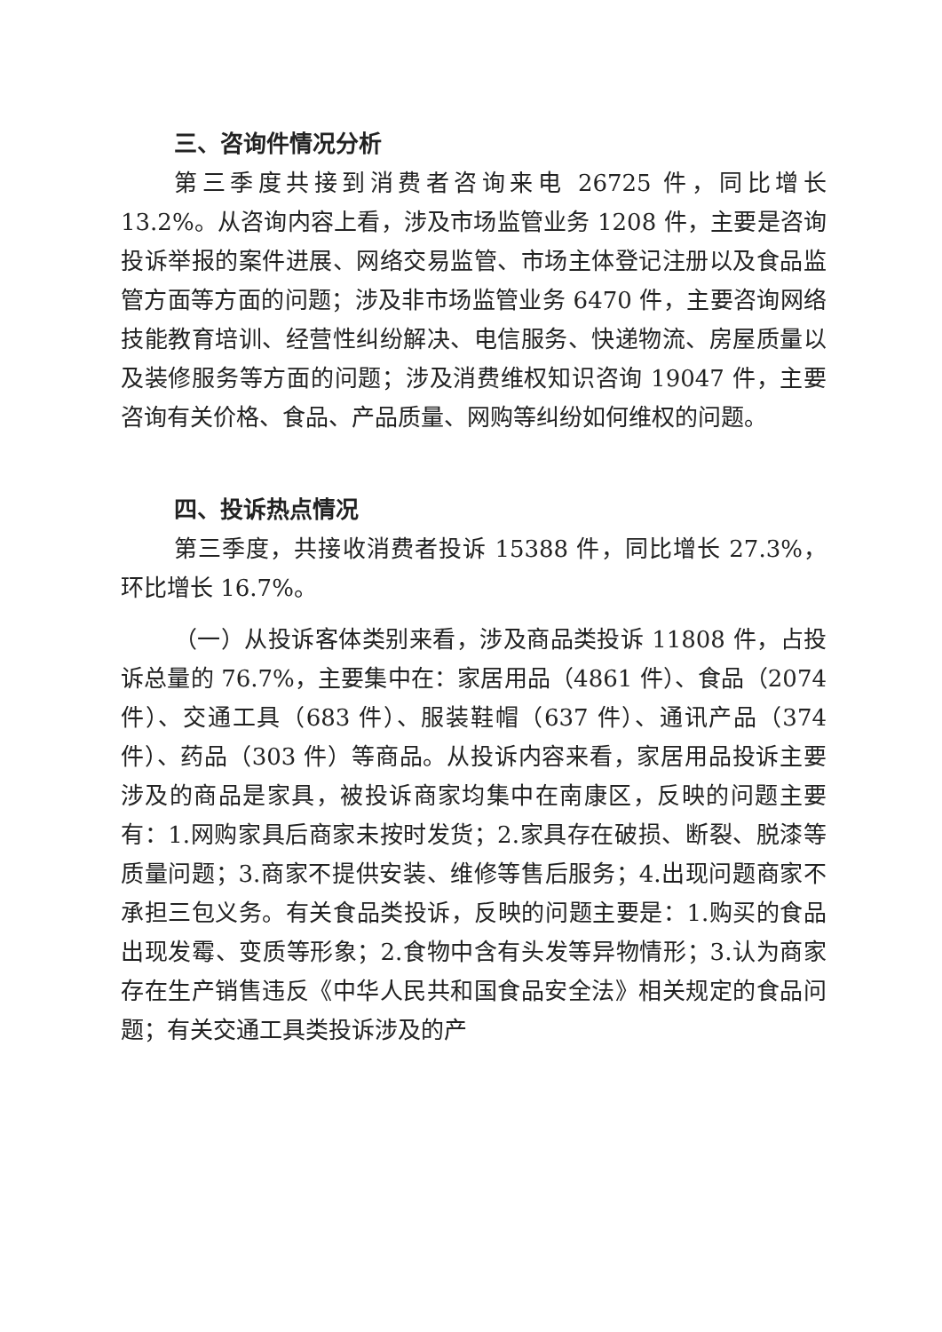三、咨询件情况分析
第三季度共接到消费者咨询来电 26725 件，同比增长 13.2%。从咨询内容上看，涉及市场监管业务 1208 件，主要是咨询投诉举报的案件进展、网络交易监管、市场主体登记注册以及食品监管方面等方面的问题；涉及非市场监管业务 6470 件，主要咨询网络技能教育培训、经营性纠纷解决、电信服务、快递物流、房屋质量以及装修服务等方面的问题；涉及消费维权知识咨询 19047 件，主要咨询有关价格、食品、产品质量、网购等纠纷如何维权的问题。
四、投诉热点情况
第三季度，共接收消费者投诉 15388 件，同比增长 27.3%，环比增长 16.7%。
（一）从投诉客体类别来看，涉及商品类投诉 11808 件，占投诉总量的 76.7%，主要集中在：家居用品（4861 件）、食品（2074 件）、交通工具（683 件）、服装鞋帽（637 件）、通讯产品（374 件）、药品（303 件）等商品。从投诉内容来看，家居用品投诉主要涉及的商品是家具，被投诉商家均集中在南康区，反映的问题主要有：1.网购家具后商家未按时发货；2.家具存在破损、断裂、脱漆等质量问题；3.商家不提供安装、维修等售后服务；4.出现问题商家不承担三包义务。有关食品类投诉，反映的问题主要是：1.购买的食品出现发霉、变质等形象；2.食物中含有头发等异物情形；3.认为商家存在生产销售违反《中华人民共和国食品安全法》相关规定的食品问题；有关交通工具类投诉涉及的产